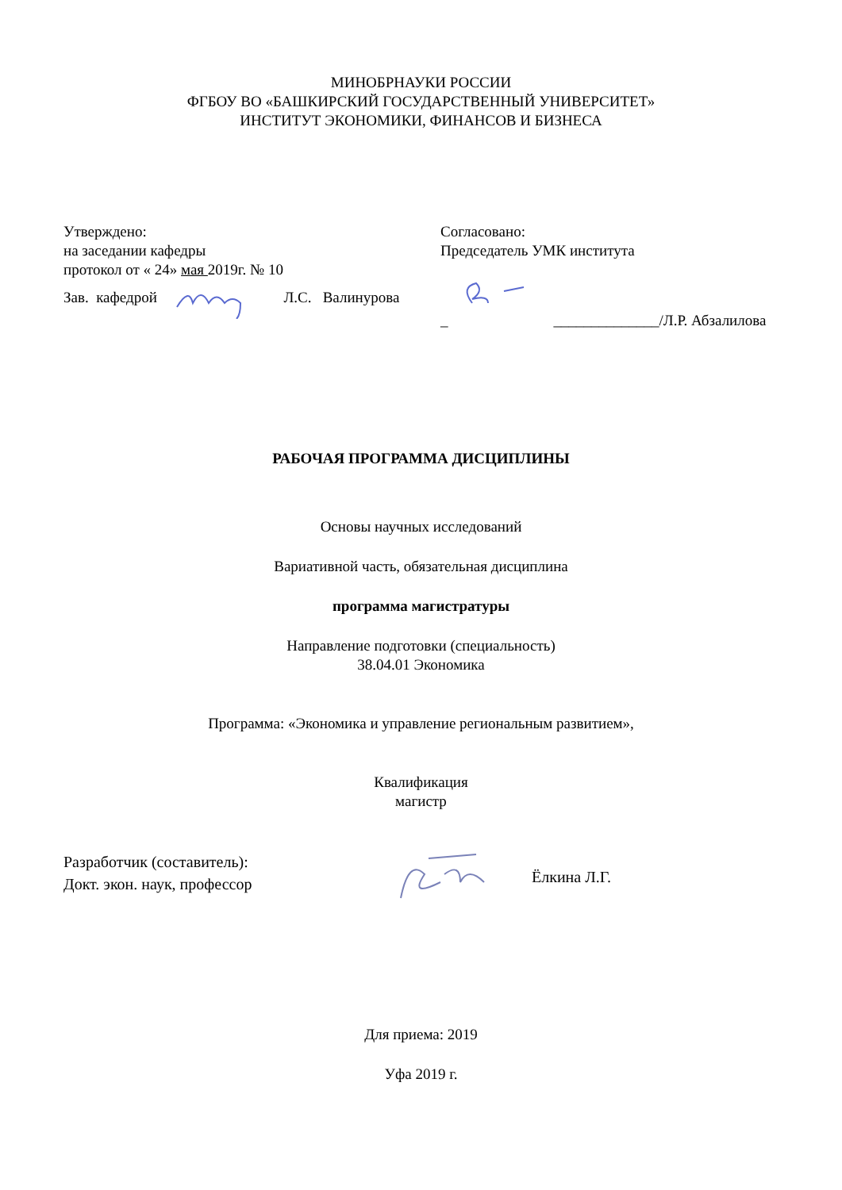МИНОБРНАУКИ РОССИИ
ФГБОУ ВО «БАШКИРСКИЙ ГОСУДАРСТВЕННЫЙ УНИВЕРСИТЕТ»
ИНСТИТУТ ЭКОНОМИКИ, ФИНАНСОВ И БИЗНЕСА
Утверждено:
на заседании кафедры
протокол от « 24» мая 2019г. № 10
Зав. кафедрой Л.С. Валинурова
Согласовано:
Председатель УМК института
_ ______________/Л.Р. Абзалилова
РАБОЧАЯ ПРОГРАММА ДИСЦИПЛИНЫ
Основы научных исследований
Вариативной часть, обязательная дисциплина
программа магистратуры
Направление подготовки (специальность)
38.04.01 Экономика
Программа: «Экономика и управление региональным развитием»,
Квалификация
магистр
Разработчик (составитель):
Докт. экон. наук, профессор
Ёлкина Л.Г.
Для приема: 2019
Уфа 2019 г.